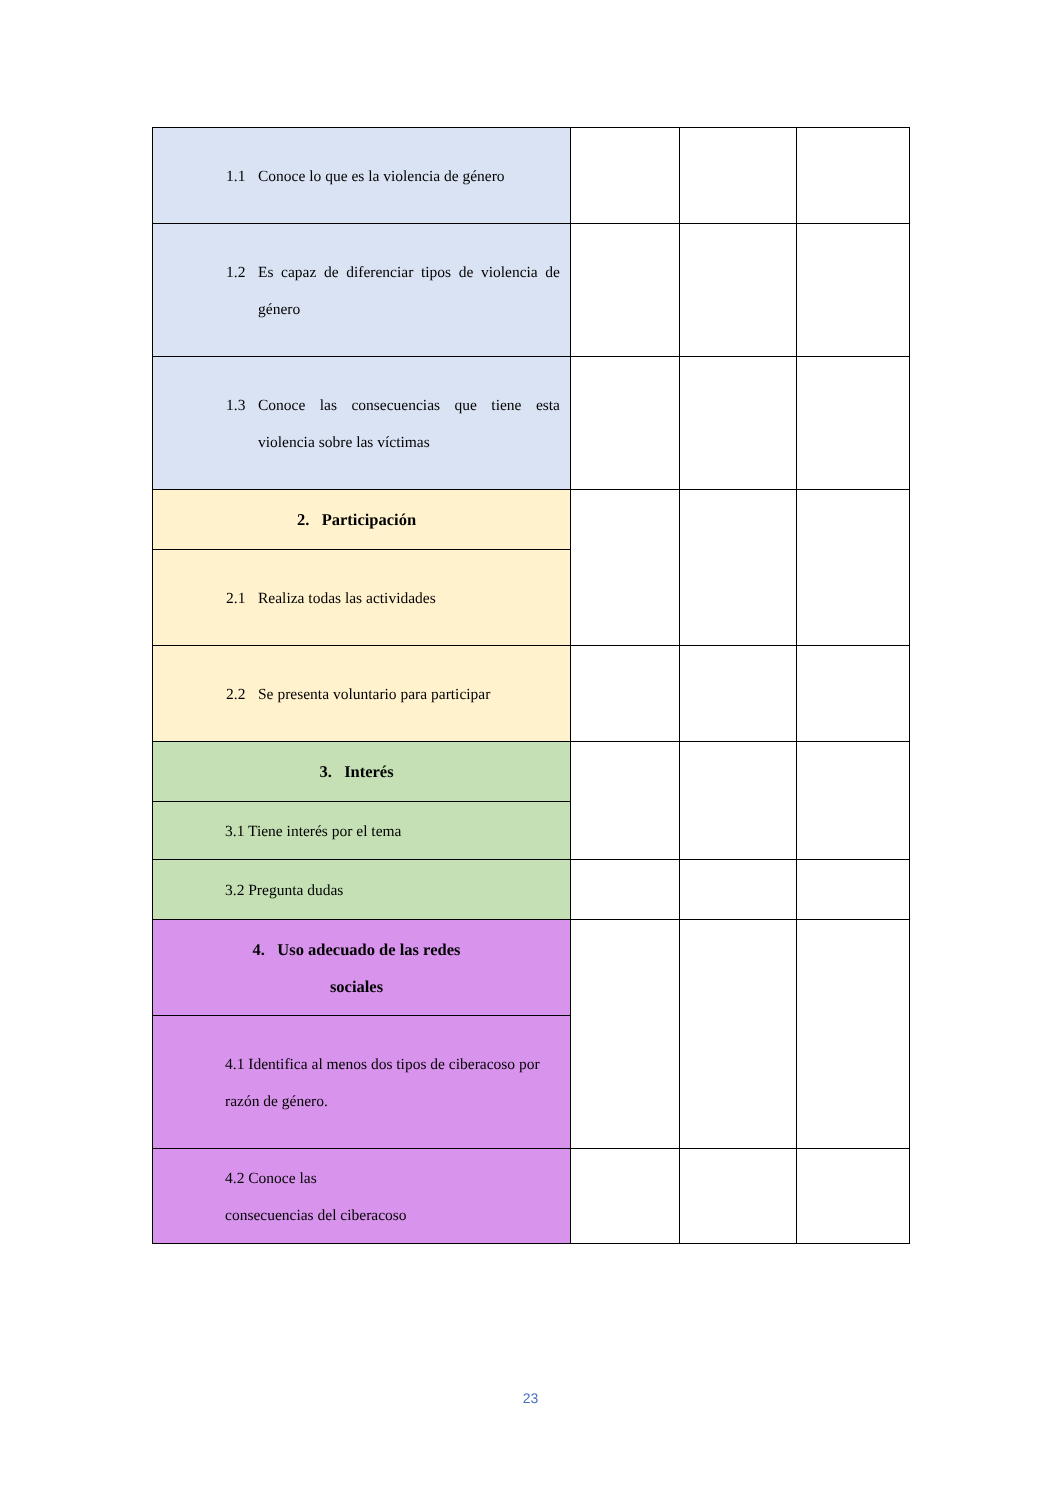| 1.1 Conoce lo que es la violencia de género | | | |
| 1.2 Es capaz de diferenciar tipos de violencia de género | | | |
| 1.3 Conoce las consecuencias que tiene esta violencia sobre las víctimas | | | |
| 2. Participación | | | |
| 2.1 Realiza todas las actividades | | | |
| 2.2 Se presenta voluntario para participar | | | |
| 3. Interés | | | |
| 3.1 Tiene interés por el tema | | | |
| 3.2 Pregunta dudas | | | |
| 4. Uso adecuado de las redes sociales | | | |
| 4.1 Identifica al menos dos tipos de ciberacoso por razón de género. | | | |
| 4.2 Conoce las consecuencias del ciberacoso | | | |
23